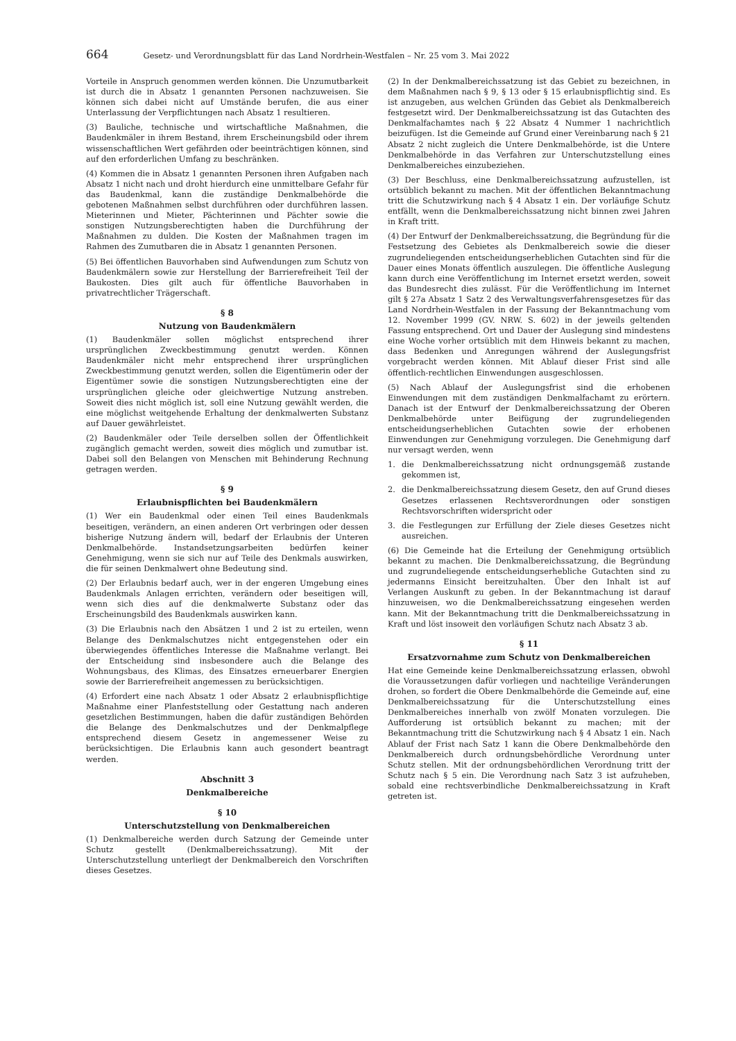664 Gesetz- und Verordnungsblatt für das Land Nordrhein-Westfalen – Nr. 25 vom 3. Mai 2022
Vorteile in Anspruch genommen werden können. Die Unzumutbarkeit ist durch die in Absatz 1 genannten Personen nachzuweisen. Sie können sich dabei nicht auf Umstände berufen, die aus einer Unterlassung der Verpflichtungen nach Absatz 1 resultieren.
(3) Bauliche, technische und wirtschaftliche Maßnahmen, die Baudenkmäler in ihrem Bestand, ihrem Erscheinungsbild oder ihrem wissenschaftlichen Wert gefährden oder beeinträchtigen können, sind auf den erforderlichen Umfang zu beschränken.
(4) Kommen die in Absatz 1 genannten Personen ihren Aufgaben nach Absatz 1 nicht nach und droht hierdurch eine unmittelbare Gefahr für das Baudenkmal, kann die zuständige Denkmalbehörde die gebotenen Maßnahmen selbst durchführen oder durchführen lassen. Mieterinnen und Mieter, Pächterinnen und Pächter sowie die sonstigen Nutzungsberechtigten haben die Durchführung der Maßnahmen zu dulden. Die Kosten der Maßnahmen tragen im Rahmen des Zumutbaren die in Absatz 1 genannten Personen.
(5) Bei öffentlichen Bauvorhaben sind Aufwendungen zum Schutz von Baudenkmälern sowie zur Herstellung der Barrierefreiheit Teil der Baukosten. Dies gilt auch für öffentliche Bauvorhaben in privatrechtlicher Trägerschaft.
§ 8
Nutzung von Baudenkmälern
(1) Baudenkmäler sollen möglichst entsprechend ihrer ursprünglichen Zweckbestimmung genutzt werden. Können Baudenkmäler nicht mehr entsprechend ihrer ursprünglichen Zweckbestimmung genutzt werden, sollen die Eigentümerin oder der Eigentümer sowie die sonstigen Nutzungsberechtigten eine der ursprünglichen gleiche oder gleichwertige Nutzung anstreben. Soweit dies nicht möglich ist, soll eine Nutzung gewählt werden, die eine möglichst weitgehende Erhaltung der denkmalwerten Substanz auf Dauer gewährleistet.
(2) Baudenkmäler oder Teile derselben sollen der Öffentlichkeit zugänglich gemacht werden, soweit dies möglich und zumutbar ist. Dabei soll den Belangen von Menschen mit Behinderung Rechnung getragen werden.
§ 9
Erlaubnispflichten bei Baudenkmälern
(1) Wer ein Baudenkmal oder einen Teil eines Baudenkmals beseitigen, verändern, an einen anderen Ort verbringen oder dessen bisherige Nutzung ändern will, bedarf der Erlaubnis der Unteren Denkmalbehörde. Instandsetzungsarbeiten bedürfen keiner Genehmigung, wenn sie sich nur auf Teile des Denkmals auswirken, die für seinen Denkmalwert ohne Bedeutung sind.
(2) Der Erlaubnis bedarf auch, wer in der engeren Umgebung eines Baudenkmals Anlagen errichten, verändern oder beseitigen will, wenn sich dies auf die denkmalwerte Substanz oder das Erscheinungsbild des Baudenkmals auswirken kann.
(3) Die Erlaubnis nach den Absätzen 1 und 2 ist zu erteilen, wenn Belange des Denkmalschutzes nicht entgegenstehen oder ein überwiegendes öffentliches Interesse die Maßnahme verlangt. Bei der Entscheidung sind insbesondere auch die Belange des Wohnungsbaus, des Klimas, des Einsatzes erneuerbarer Energien sowie der Barrierefreiheit angemessen zu berücksichtigen.
(4) Erfordert eine nach Absatz 1 oder Absatz 2 erlaubnispflichtige Maßnahme einer Planfeststellung oder Gestattung nach anderen gesetzlichen Bestimmungen, haben die dafür zuständigen Behörden die Belange des Denkmalschutzes und der Denkmalpflege entsprechend diesem Gesetz in angemessener Weise zu berücksichtigen. Die Erlaubnis kann auch gesondert beantragt werden.
Abschnitt 3
Denkmalbereiche
§ 10
Unterschutzstellung von Denkmalbereichen
(1) Denkmalbereiche werden durch Satzung der Gemeinde unter Schutz gestellt (Denkmalbereichssatzung). Mit der Unterschutzstellung unterliegt der Denkmalbereich den Vorschriften dieses Gesetzes.
(2) In der Denkmalbereichssatzung ist das Gebiet zu bezeichnen, in dem Maßnahmen nach § 9, § 13 oder § 15 erlaubnispflichtig sind. Es ist anzugeben, aus welchen Gründen das Gebiet als Denkmalbereich festgesetzt wird. Der Denkmalbereichssatzung ist das Gutachten des Denkmalfachamtes nach § 22 Absatz 4 Nummer 1 nachrichtlich beizufügen. Ist die Gemeinde auf Grund einer Vereinbarung nach § 21 Absatz 2 nicht zugleich die Untere Denkmalbehörde, ist die Untere Denkmalbehörde in das Verfahren zur Unterschutzstellung eines Denkmalbereiches einzubeziehen.
(3) Der Beschluss, eine Denkmalbereichssatzung aufzustellen, ist ortsüblich bekannt zu machen. Mit der öffentlichen Bekanntmachung tritt die Schutzwirkung nach § 4 Absatz 1 ein. Der vorläufige Schutz entfällt, wenn die Denkmalbereichssatzung nicht binnen zwei Jahren in Kraft tritt.
(4) Der Entwurf der Denkmalbereichssatzung, die Begründung für die Festsetzung des Gebietes als Denkmalbereich sowie die dieser zugrundeliegenden entscheidungserheblichen Gutachten sind für die Dauer eines Monats öffentlich auszulegen. Die öffentliche Auslegung kann durch eine Veröffentlichung im Internet ersetzt werden, soweit das Bundesrecht dies zulässt. Für die Veröffentlichung im Internet gilt § 27a Absatz 1 Satz 2 des Verwaltungsverfahrensgesetzes für das Land Nordrhein-Westfalen in der Fassung der Bekanntmachung vom 12. November 1999 (GV. NRW. S. 602) in der jeweils geltenden Fassung entsprechend. Ort und Dauer der Auslegung sind mindestens eine Woche vorher ortsüblich mit dem Hinweis bekannt zu machen, dass Bedenken und Anregungen während der Auslegungsfrist vorgebracht werden können. Mit Ablauf dieser Frist sind alle öffentlich-rechtlichen Einwendungen ausgeschlossen.
(5) Nach Ablauf der Auslegungsfrist sind die erhobenen Einwendungen mit dem zuständigen Denkmalfachamt zu erörtern. Danach ist der Entwurf der Denkmalbereichssatzung der Oberen Denkmalbehörde unter Beifügung der zugrundeliegenden entscheidungserheblichen Gutachten sowie der erhobenen Einwendungen zur Genehmigung vorzulegen. Die Genehmigung darf nur versagt werden, wenn
1. die Denkmalbereichssatzung nicht ordnungsgemäß zustande gekommen ist,
2. die Denkmalbereichssatzung diesem Gesetz, den auf Grund dieses Gesetzes erlassenen Rechtsverordnungen oder sonstigen Rechtsvorschriften widerspricht oder
3. die Festlegungen zur Erfüllung der Ziele dieses Gesetzes nicht ausreichen.
(6) Die Gemeinde hat die Erteilung der Genehmigung ortsüblich bekannt zu machen. Die Denkmalbereichssatzung, die Begründung und zugrundeliegende entscheidungserhebliche Gutachten sind zu jedermanns Einsicht bereitzuhalten. Über den Inhalt ist auf Verlangen Auskunft zu geben. In der Bekanntmachung ist darauf hinzuweisen, wo die Denkmalbereichssatzung eingesehen werden kann. Mit der Bekanntmachung tritt die Denkmalbereichssatzung in Kraft und löst insoweit den vorläufigen Schutz nach Absatz 3 ab.
§ 11
Ersatzvornahme zum Schutz von Denkmalbereichen
Hat eine Gemeinde keine Denkmalbereichssatzung erlassen, obwohl die Voraussetzungen dafür vorliegen und nachteilige Veränderungen drohen, so fordert die Obere Denkmalbehörde die Gemeinde auf, eine Denkmalbereichssatzung für die Unterschutzstellung eines Denkmalbereiches innerhalb von zwölf Monaten vorzulegen. Die Aufforderung ist ortsüblich bekannt zu machen; mit der Bekanntmachung tritt die Schutzwirkung nach § 4 Absatz 1 ein. Nach Ablauf der Frist nach Satz 1 kann die Obere Denkmalbehörde den Denkmalbereich durch ordnungsbehördliche Verordnung unter Schutz stellen. Mit der ordnungsbehördlichen Verordnung tritt der Schutz nach § 5 ein. Die Verordnung nach Satz 3 ist aufzuheben, sobald eine rechtsverbindliche Denkmalbereichssatzung in Kraft getreten ist.